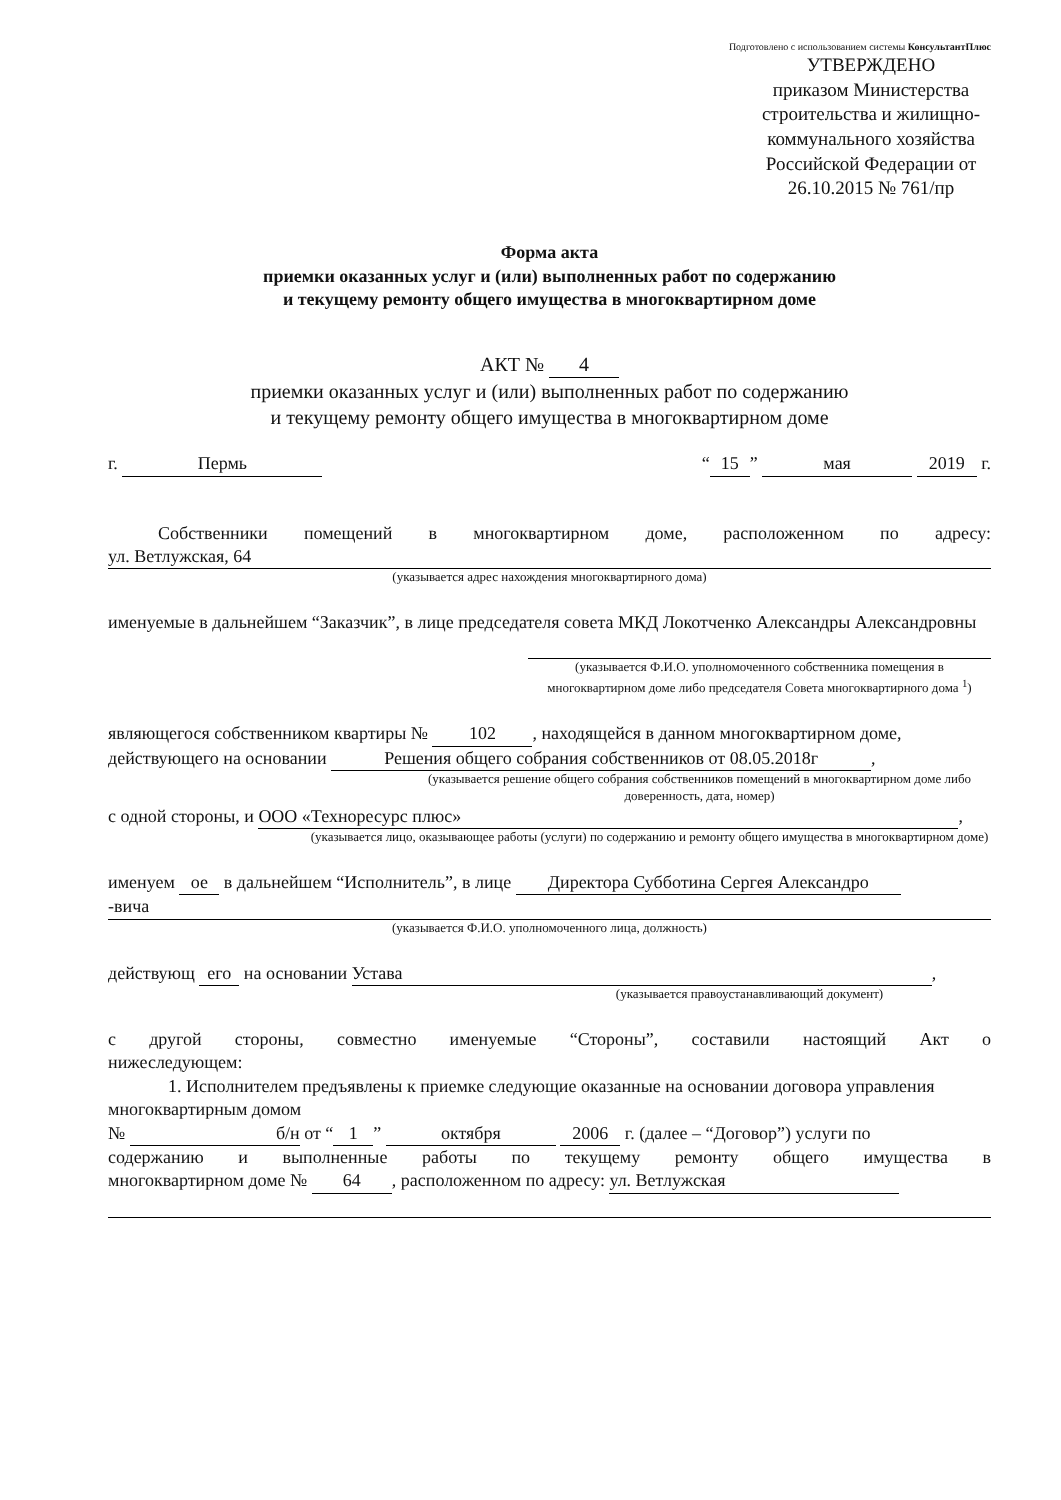Подготовлено с использованием системы КонсультантПлюс
УТВЕРЖДЕНО
приказом Министерства строительства и жилищно-коммунального хозяйства Российской Федерации от 26.10.2015 № 761/пр
Форма акта
приемки оказанных услуг и (или) выполненных работ по содержанию
и текущему ремонту общего имущества в многоквартирном доме
АКТ № 4
приемки оказанных услуг и (или) выполненных работ по содержанию
и текущему ремонту общего имущества в многоквартирном доме
г. Пермь “15” мая 2019 г.
Собственники помещений в многоквартирном доме, расположенном по адресу:
ул. Ветлужская, 64
(указывается адрес нахождения многоквартирного дома)
именуемые в дальнейшем “Заказчик”, в лице председателя совета МКД Локотченко Александры Александровны
(указывается Ф.И.О. уполномоченного собственника помещения в многоквартирном доме либо председателя Совета многоквартирного дома <sup>1</sup>)
являющегося собственником квартиры № 102, находящейся в данном многоквартирном доме, действующего на основании Решения общего собрания собственников от 08.05.2018г,
(указывается решение общего собрания собственников помещений в многоквартирном доме либо доверенность, дата, номер)
с одной стороны, и ООО «Технoресурс плюс»,
(указывается лицо, оказывающее работы (услуги) по содержанию и ремонту общего имущества в многоквартирном доме)
именуем ое в дальнейшем “Исполнитель”, в лице Директора Субботина Сергея Александро
-вича
(указывается Ф.И.О. уполномоченного лица, должность)
действующ его на основании Устава,
(указывается правоустанавливающий документ)
с другой стороны, совместно именуемые “Стороны”, составили настоящий Акт о
нижеследующем:
1. Исполнителем предъявлены к приемке следующие оказанные на основании договора управления многоквартирным домом
№ б/н от “1” октября 2006 г. (далее – “Договор”) услуги по
содержанию и выполненные работы по текущему ремонту общего имущества в
многоквартирном доме № 64, расположенном по адресу: ул. Ветлужская